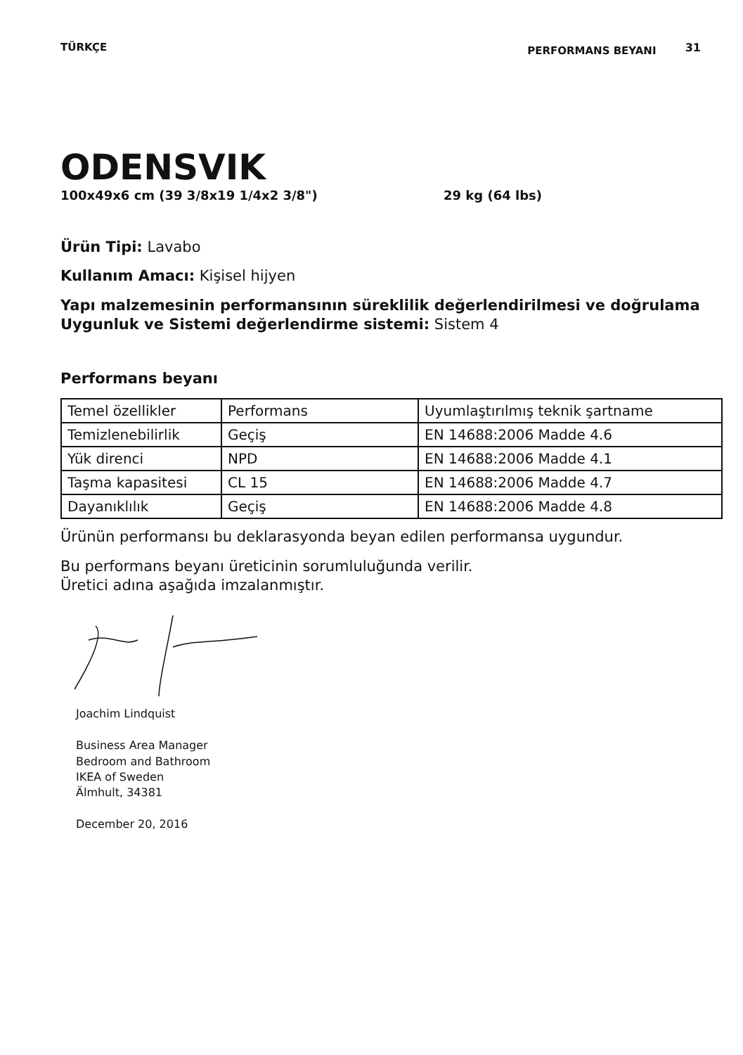TÜRKÇE PERFORMANS BEYANI 31
ODENSVIK
100x49x6 cm (39 3/8x19 1/4x2 3/8") 29 kg (64 lbs)
Ürün Tipi: Lavabo
Kullanım Amacı: Kişisel hijyen
Yapı malzemesinin performansının süreklilik değerlendirilmesi ve doğrulama Uygunluk ve Sistemi değerlendirme sistemi: Sistem 4
Performans beyanı
| Temel özellikler | Performans | Uyumlaştırılmış teknik şartname |
| Temizlenebilirlik | Geçiş | EN 14688:2006 Madde 4.6 |
| Yük direnci | NPD | EN 14688:2006 Madde 4.1 |
| Taşma kapasitesi | CL 15 | EN 14688:2006 Madde 4.7 |
| Dayanıklılık | Geçiş | EN 14688:2006 Madde 4.8 |
Ürünün performansı bu deklarasyonda beyan edilen performansa uygundur.
Bu performans beyanı üreticinin sorumluluğunda verilir.
Üretici adına aşağıda imzalanmıştır.
Joachim Lindquist
Business Area Manager
Bedroom and Bathroom
IKEA of Sweden
Älmhult, 34381
December 20, 2016